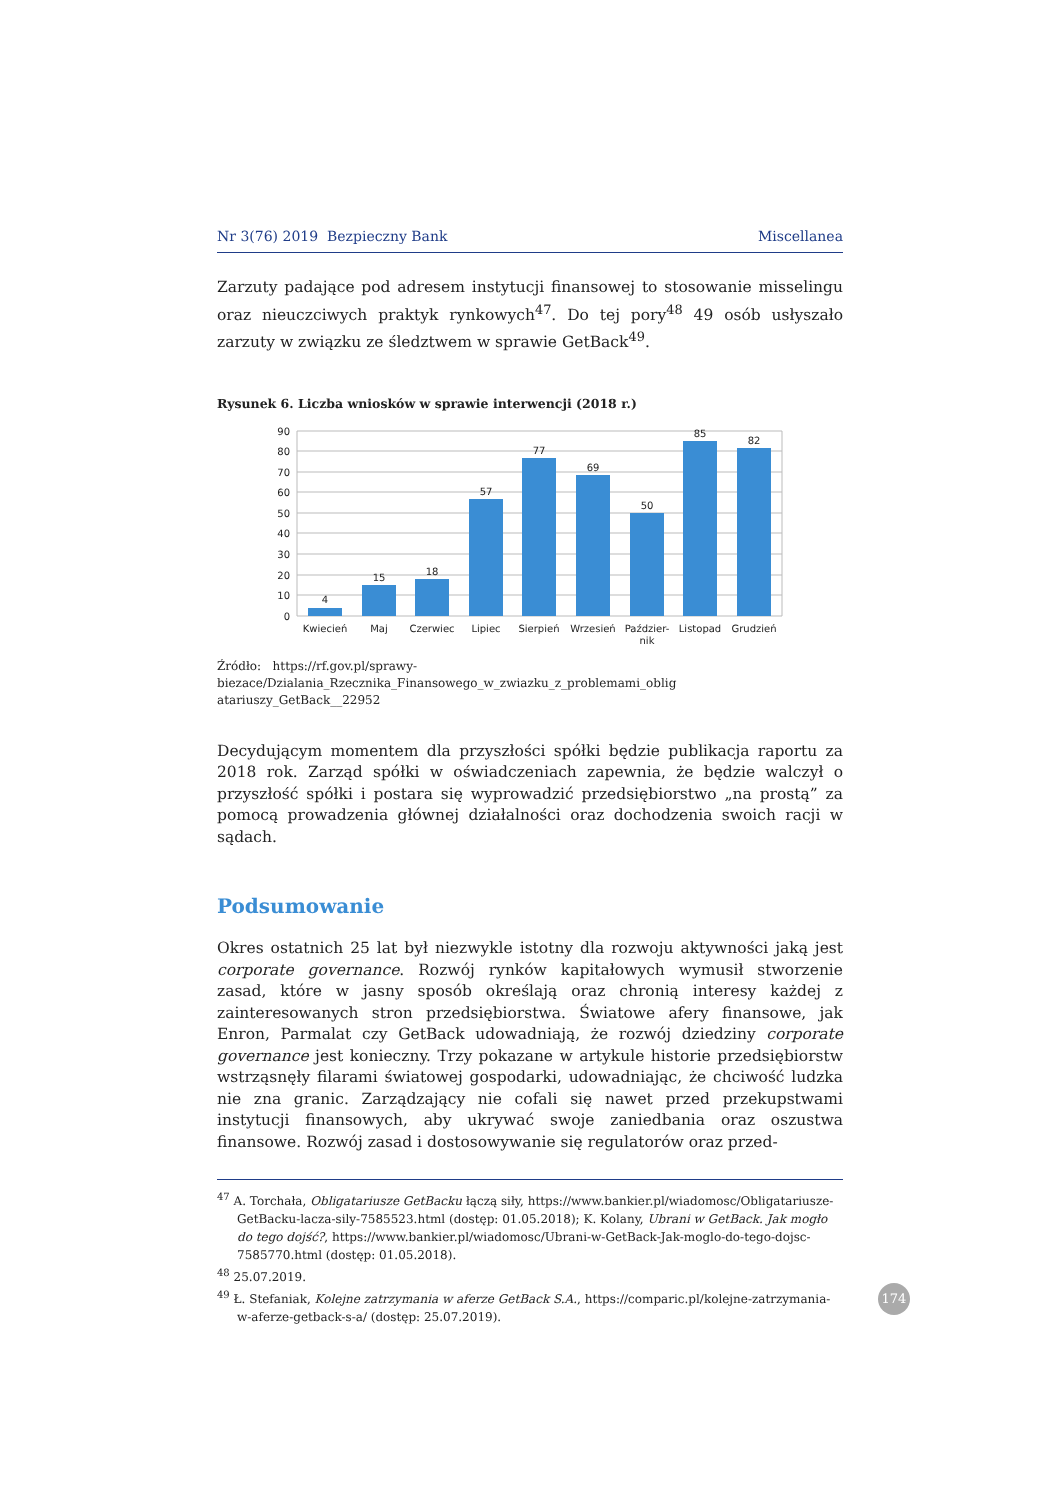Nr 3(76) 2019 Bezpieczny Bank Miscellanea
Zarzuty padające pod adresem instytucji finansowej to stosowanie misselingu oraz nieuczciwych praktyk rynkowych<sup>47</sup>. Do tej pory<sup>48</sup> 49 osób usłyszało zarzuty w związku ze śledztwem w sprawie GetBack<sup>49</sup>.
Rysunek 6. Liczba wniosków w sprawie interwencji (2018 r.)
90
80
70
60
50
40
30
20
10
0
4
15
18
57
77
69
50
85
82
Kwiecień
Maj
Czerwiec
Lipiec
Sierpień
Wrzesień
Paździer-
nik
Listopad
Grudzień
Źródło: https://rf.gov.pl/sprawy-biezace/Dzialania_Rzecznika_Finansowego_w_zwiazku_z_problemami_oblig atariuszy_GetBack__22952
Decydującym momentem dla przyszłości spółki będzie publikacja raportu za 2018 rok. Zarząd spółki w oświadczeniach zapewnia, że będzie walczył o przyszłość spółki i postara się wyprowadzić przedsiębiorstwo „na prostą” za pomocą prowadzenia głównej działalności oraz dochodzenia swoich racji w sądach.
Podsumowanie
Okres ostatnich 25 lat był niezwykle istotny dla rozwoju aktywności jaką jest corporate governance. Rozwój rynków kapitałowych wymusił stworzenie zasad, które w jasny sposób określają oraz chronią interesy każdej z zainteresowanych stron przedsiębiorstwa. Światowe afery finansowe, jak Enron, Parmalat czy GetBack udowadniają, że rozwój dziedziny corporate governance jest konieczny. Trzy pokazane w artykule historie przedsiębiorstw wstrząsnęły filarami światowej gospodarki, udowadniając, że chciwość ludzka nie zna granic. Zarządzający nie cofali się nawet przed przekupstwami instytucji finansowych, aby ukrywać swoje zaniedbania oraz oszustwa finansowe. Rozwój zasad i dostosowywanie się regulatorów oraz przed-
<sup>47</sup> A. Torchała, Obligatariusze GetBacku łączą siły, https://www.bankier.pl/wiadomosc/Obligatariusze-GetBacku-lacza-sily-7585523.html (dostęp: 01.05.2018); K. Kolany, Ubrani w GetBack. Jak mogło do tego dojść?, https://www.bankier.pl/wiadomosc/Ubrani-w-GetBack-Jak-moglo-do-tego-dojsc-7585770.html (dostęp: 01.05.2018).
<sup>48</sup> 25.07.2019.
<sup>49</sup> Ł. Stefaniak, Kolejne zatrzymania w aferze GetBack S.A., https://comparic.pl/kolejne-zatrzymania-w-aferze-getback-s-a/ (dostęp: 25.07.2019).
174